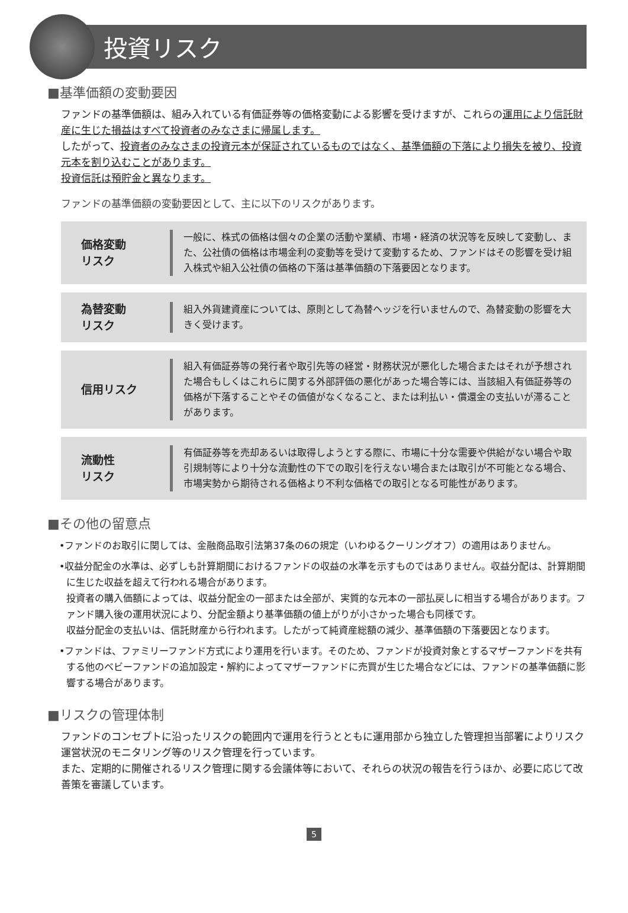投資リスク
■基準価額の変動要因
ファンドの基準価額は、組み入れている有価証券等の価格変動による影響を受けますが、これらの運用により信託財産に生じた損益はすべて投資者のみなさまに帰属します。
したがって、投資者のみなさまの投資元本が保証されているものではなく、基準価額の下落により損失を被り、投資元本を割り込むことがあります。
投資信託は預貯金と異なります。
ファンドの基準価額の変動要因として、主に以下のリスクがあります。
価格変動
リスク
一般に、株式の価格は個々の企業の活動や業績、市場・経済の状況等を反映して変動し、また、公社債の価格は市場金利の変動等を受けて変動するため、ファンドはその影響を受け組入株式や組入公社債の価格の下落は基準価額の下落要因となります。
為替変動
リスク
組入外貨建資産については、原則として為替ヘッジを行いませんので、為替変動の影響を大きく受けます。
信用リスク
組入有価証券等の発行者や取引先等の経営・財務状況が悪化した場合またはそれが予想された場合もしくはこれらに関する外部評価の悪化があった場合等には、当該組入有価証券等の価格が下落することやその価値がなくなること、または利払い・償還金の支払いが滞ることがあります。
流動性
リスク
有価証券等を売却あるいは取得しようとする際に、市場に十分な需要や供給がない場合や取引規制等により十分な流動性の下での取引を行えない場合または取引が不可能となる場合、市場実勢から期待される価格より不利な価格での取引となる可能性があります。
■その他の留意点
•ファンドのお取引に関しては、金融商品取引法第37条の6の規定（いわゆるクーリングオフ）の適用はありません。
•収益分配金の水準は、必ずしも計算期間におけるファンドの収益の水準を示すものではありません。収益分配は、計算期間に生じた収益を超えて行われる場合があります。
投資者の購入価額によっては、収益分配金の一部または全部が、実質的な元本の一部払戻しに相当する場合があります。ファンド購入後の運用状況により、分配金額より基準価額の値上がりが小さかった場合も同様です。
収益分配金の支払いは、信託財産から行われます。したがって純資産総額の減少、基準価額の下落要因となります。
•ファンドは、ファミリーファンド方式により運用を行います。そのため、ファンドが投資対象とするマザーファンドを共有する他のベビーファンドの追加設定・解約によってマザーファンドに売買が生じた場合などには、ファンドの基準価額に影響する場合があります。
■リスクの管理体制
ファンドのコンセプトに沿ったリスクの範囲内で運用を行うとともに運用部から独立した管理担当部署によりリスク運営状況のモニタリング等のリスク管理を行っています。
また、定期的に開催されるリスク管理に関する会議体等において、それらの状況の報告を行うほか、必要に応じて改善策を審議しています。
5